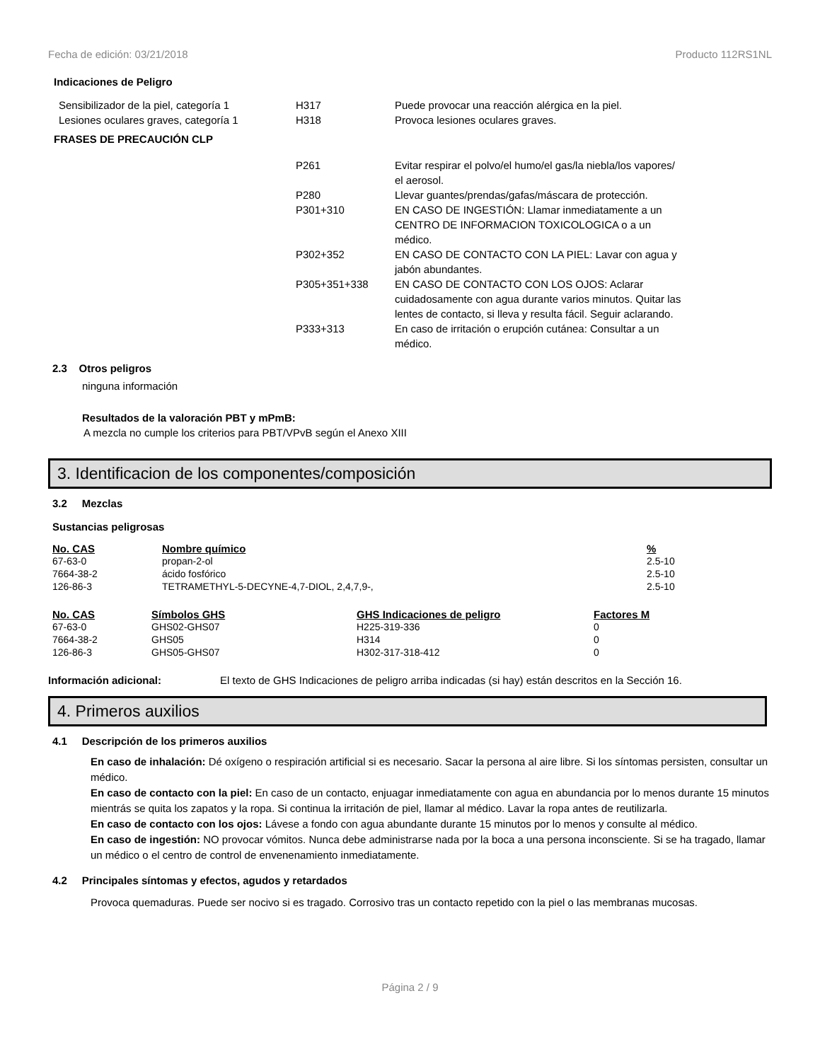Fecha de edición: 03/21/2018 Producto 112RS1NL
Indicaciones de Peligro
| Sensibilizador de la piel, categoría 1 | H317 | Puede provocar una reacción alérgica en la piel. |
| Lesiones oculares graves, categoría 1 | H318 | Provoca lesiones oculares graves. |
| FRASES DE PRECAUCIÓN CLP | | |
| | P261 | Evitar respirar el polvo/el humo/el gas/la niebla/los vapores/ el aerosol. |
| | P280 | Llevar guantes/prendas/gafas/máscara de protección. |
| | P301+310 | EN CASO DE INGESTIÓN: Llamar inmediatamente a un CENTRO DE INFORMACION TOXICOLOGICA o a un médico. |
| | P302+352 | EN CASO DE CONTACTO CON LA PIEL: Lavar con agua y jabón abundantes. |
| | P305+351+338 | EN CASO DE CONTACTO CON LOS OJOS: Aclarar cuidadosamente con agua durante varios minutos. Quitar las lentes de contacto, si lleva y resulta fácil. Seguir aclarando. |
| | P333+313 | En caso de irritación o erupción cutánea: Consultar a un médico. |
2.3 Otros peligros
ninguna información
Resultados de la valoración PBT y mPmB:
A mezcla no cumple los criterios para PBT/VPvB según el Anexo XIII
3. Identificacion de los componentes/composición
3.2 Mezclas
Sustancias peligrosas
| No. CAS | Nombre químico | % |
| --- | --- | --- |
| 67-63-0 | propan-2-ol | 2.5-10 |
| 7664-38-2 | ácido fosfórico | 2.5-10 |
| 126-86-3 | TETRAMETHYL-5-DECYNE-4,7-DIOL, 2,4,7,9-, | 2.5-10 |
| No. CAS | Símbolos GHS | GHS Indicaciones de peligro | Factores M |
| --- | --- | --- | --- |
| 67-63-0 | GHS02-GHS07 | H225-319-336 | 0 |
| 7664-38-2 | GHS05 | H314 | 0 |
| 126-86-3 | GHS05-GHS07 | H302-317-318-412 | 0 |
Información adicional: El texto de GHS Indicaciones de peligro arriba indicadas (si hay) están descritos en la Sección 16.
4. Primeros auxilios
4.1 Descripción de los primeros auxilios
En caso de inhalación: Dé oxígeno o respiración artificial si es necesario. Sacar la persona al aire libre. Si los síntomas persisten, consultar un médico.
En caso de contacto con la piel: En caso de un contacto, enjuagar inmediatamente con agua en abundancia por lo menos durante 15 minutos mientrás se quita los zapatos y la ropa. Si continua la irritación de piel, llamar al médico. Lavar la ropa antes de reutilizarla.
En caso de contacto con los ojos: Lávese a fondo con agua abundante durante 15 minutos por lo menos y consulte al médico.
En caso de ingestión: NO provocar vómitos. Nunca debe administrarse nada por la boca a una persona inconsciente. Si se ha tragado, llamar un médico o el centro de control de envenenamiento inmediatamente.
4.2 Principales síntomas y efectos, agudos y retardados
Provoca quemaduras. Puede ser nocivo si es tragado. Corrosivo tras un contacto repetido con la piel o las membranas mucosas.
Página 2 / 9